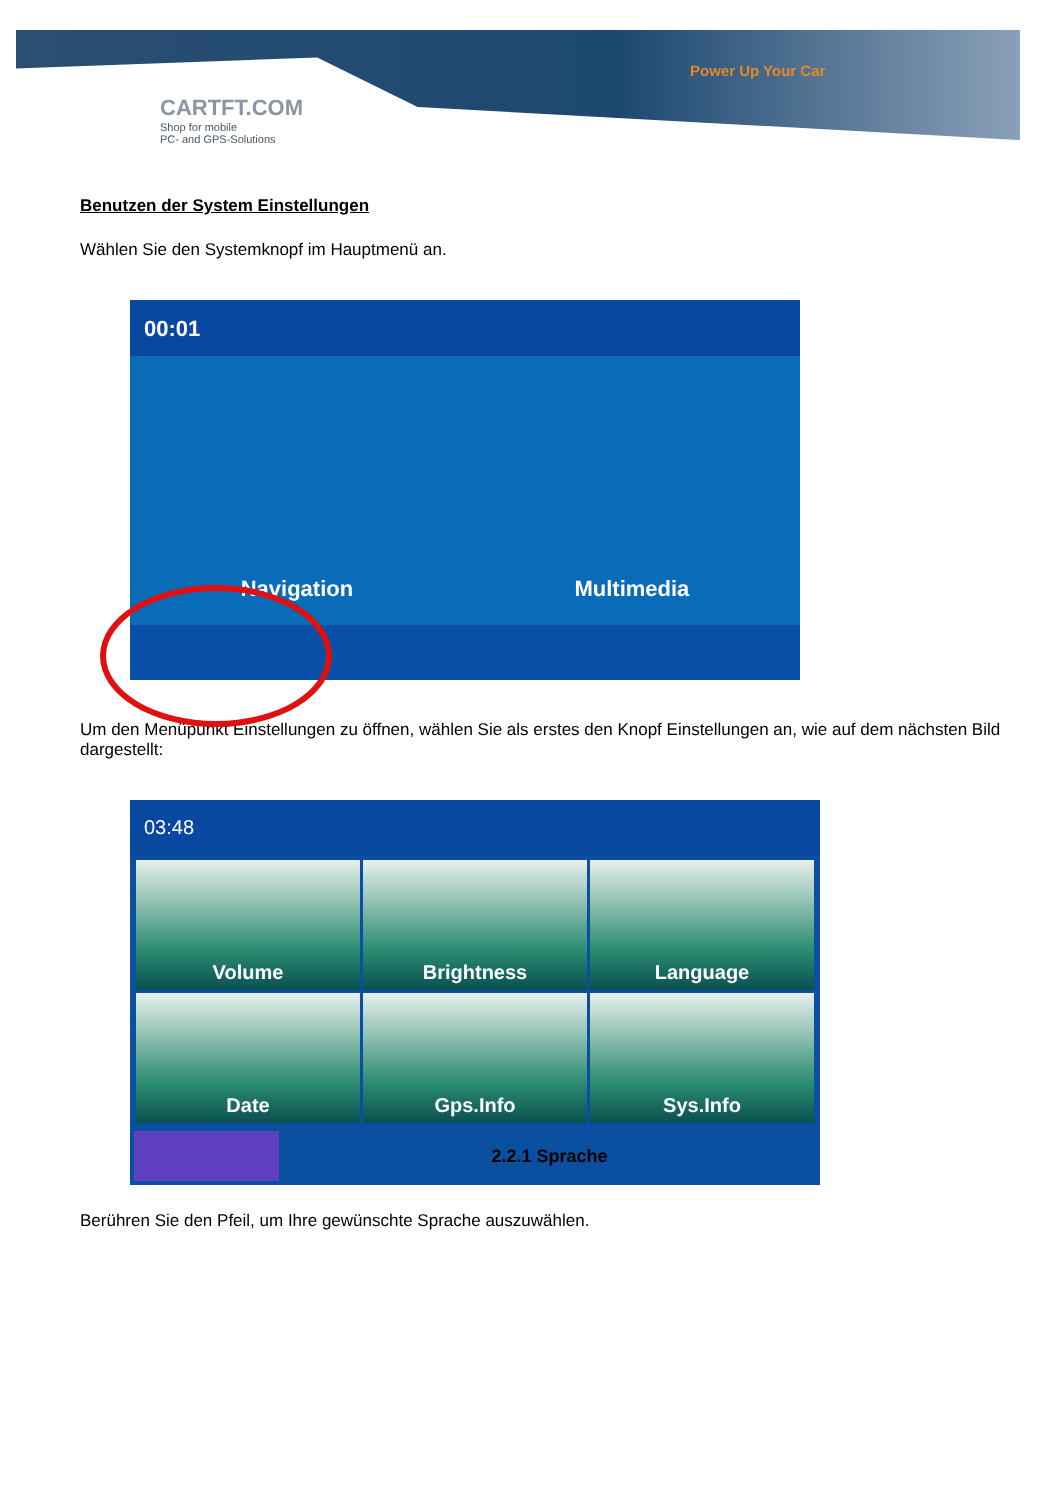CARTFT.COM
Shop for mobile
PC- and GPS-Solutions
Power Up Your Car
Benutzen der System Einstellungen
Wählen Sie den Systemknopf im Hauptmenü an.
00:01
Navigation Multimedia
Um den Menüpunkt Einstellungen zu öffnen, wählen Sie als erstes den Knopf Einstellungen an, wie auf dem nächsten Bild dargestellt:
03:48
Volume
Brightness
Language
Date
Gps.Info
Sys.Info
2.2.1 Sprache
Berühren Sie den Pfeil, um Ihre gewünschte Sprache auszuwählen.